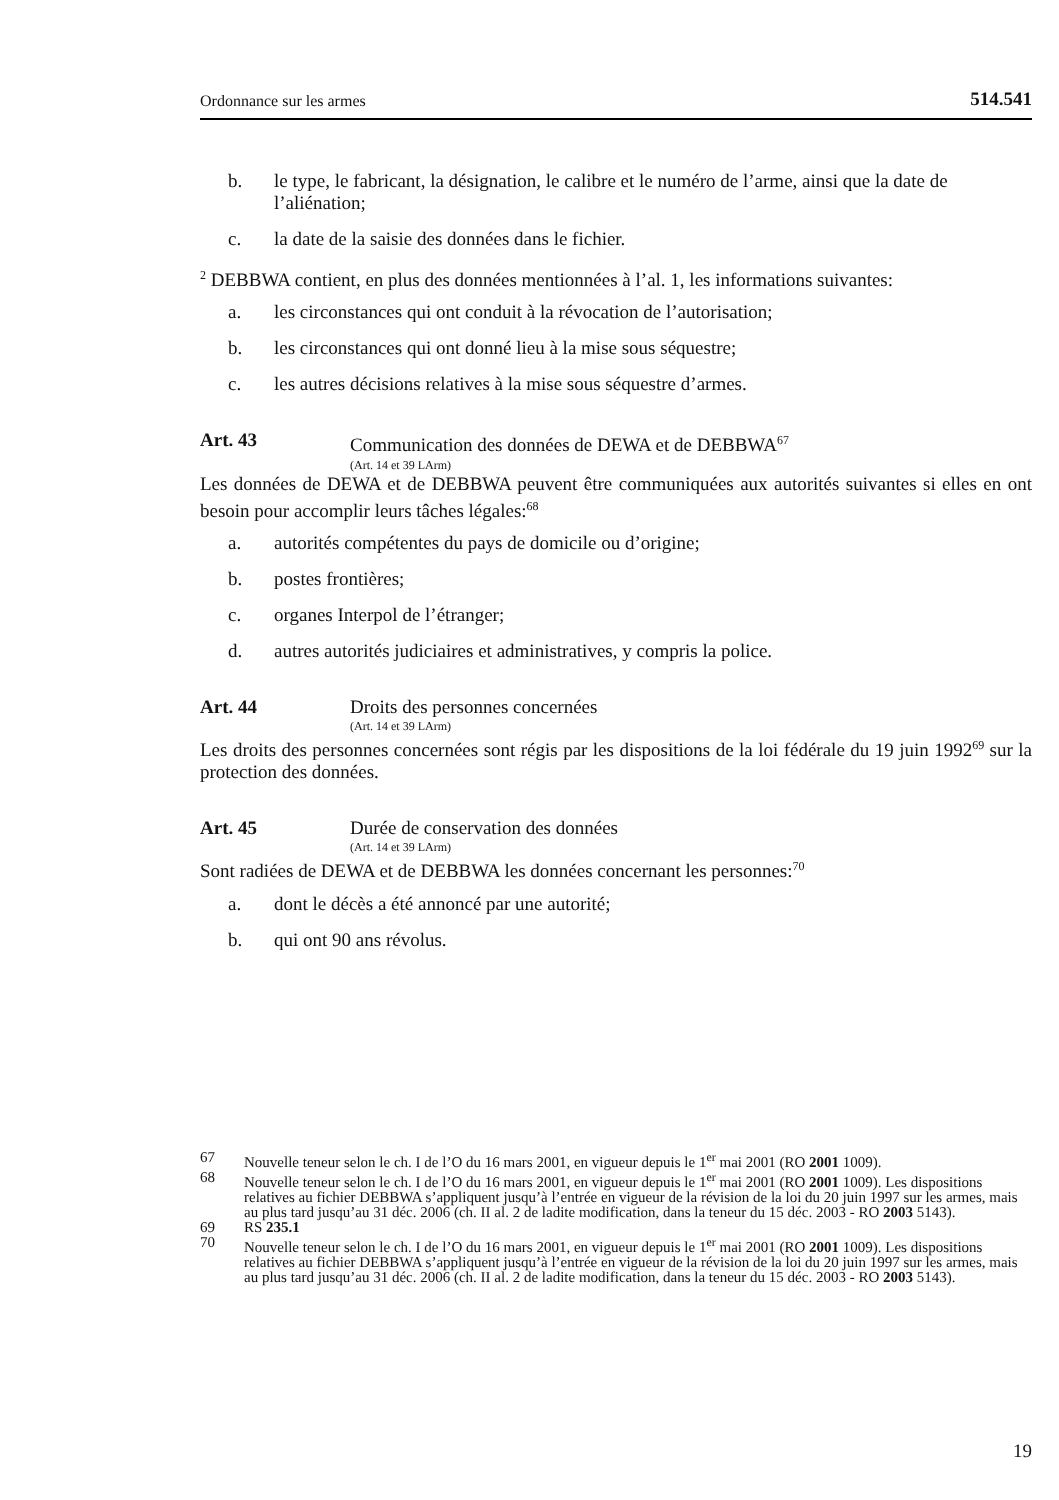Ordonnance sur les armes 514.541
b. le type, le fabricant, la désignation, le calibre et le numéro de l’arme, ainsi que la date de l’aliénation;
c. la date de la saisie des données dans le fichier.
<sup>2</sup> DEBBWA contient, en plus des données mentionnées à l’al. 1, les informations suivantes:
a. les circonstances qui ont conduit à la révocation de l’autorisation;
b. les circonstances qui ont donné lieu à la mise sous séquestre;
c. les autres décisions relatives à la mise sous séquestre d’armes.
Art. 43 Communication des données de DEWA et de DEBBWA<sup>67</sup>
(Art. 14 et 39 LArm)
Les données de DEWA et de DEBBWA peuvent être communiquées aux autorités suivantes si elles en ont besoin pour accomplir leurs tâches légales:<sup>68</sup>
a. autorités compétentes du pays de domicile ou d’origine;
b. postes frontières;
c. organes Interpol de l’étranger;
d. autres autorités judiciaires et administratives, y compris la police.
Art. 44 Droits des personnes concernées
(Art. 14 et 39 LArm)
Les droits des personnes concernées sont régis par les dispositions de la loi fédérale du 19 juin 1992<sup>69</sup> sur la protection des données.
Art. 45 Durée de conservation des données
(Art. 14 et 39 LArm)
Sont radiées de DEWA et de DEBBWA les données concernant les personnes:<sup>70</sup>
a. dont le décès a été annoncé par une autorité;
b. qui ont 90 ans révolus.
67 Nouvelle teneur selon le ch. I de l’O du 16 mars 2001, en vigueur depuis le 1<sup>er</sup> mai 2001 (RO 2001 1009).
68 Nouvelle teneur selon le ch. I de l’O du 16 mars 2001, en vigueur depuis le 1<sup>er</sup> mai 2001 (RO 2001 1009). Les dispositions relatives au fichier DEBBWA s’appliquent jusqu’à l’entrée en vigueur de la révision de la loi du 20 juin 1997 sur les armes, mais au plus tard jusqu’au 31 déc. 2006 (ch. II al. 2 de ladite modification, dans la teneur du 15 déc. 2003 - RO 2003 5143).
69 RS 235.1
70 Nouvelle teneur selon le ch. I de l’O du 16 mars 2001, en vigueur depuis le 1<sup>er</sup> mai 2001 (RO 2001 1009). Les dispositions relatives au fichier DEBBWA s’appliquent jusqu’à l’entrée en vigueur de la révision de la loi du 20 juin 1997 sur les armes, mais au plus tard jusqu’au 31 déc. 2006 (ch. II al. 2 de ladite modification, dans la teneur du 15 déc. 2003 - RO 2003 5143).
19